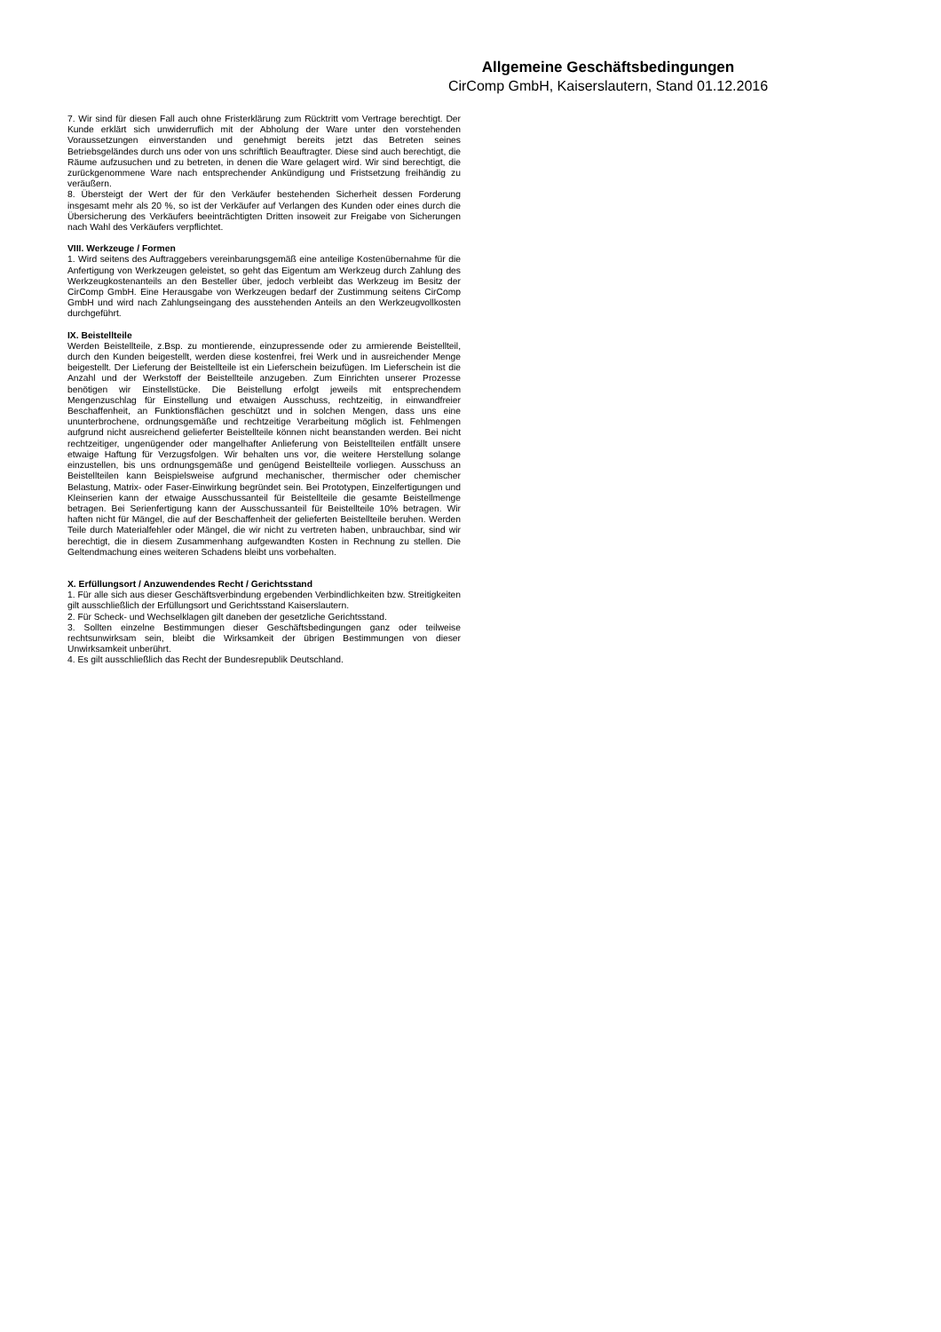Allgemeine Geschäftsbedingungen
CirComp GmbH, Kaiserslautern, Stand 01.12.2016
7. Wir sind für diesen Fall auch ohne Fristerklärung zum Rücktritt vom Vertrage berechtigt. Der Kunde erklärt sich unwiderruflich mit der Abholung der Ware unter den vorstehenden Voraussetzungen einverstanden und genehmigt bereits jetzt das Betreten seines Betriebsgeländes durch uns oder von uns schriftlich Beauftragter. Diese sind auch berechtigt, die Räume aufzusuchen und zu betreten, in denen die Ware gelagert wird. Wir sind berechtigt, die zurückgenommene Ware nach entsprechender Ankündigung und Fristsetzung freihändig zu veräußern.
8. Übersteigt der Wert der für den Verkäufer bestehenden Sicherheit dessen Forderung insgesamt mehr als 20 %, so ist der Verkäufer auf Verlangen des Kunden oder eines durch die Übersicherung des Verkäufers beeinträchtigten Dritten insoweit zur Freigabe von Sicherungen nach Wahl des Verkäufers verpflichtet.
VIII. Werkzeuge / Formen
1. Wird seitens des Auftraggebers vereinbarungsgemäß eine anteilige Kostenübernahme für die Anfertigung von Werkzeugen geleistet, so geht das Eigentum am Werkzeug durch Zahlung des Werkzeugkostenanteils an den Besteller über, jedoch verbleibt das Werkzeug im Besitz der CirComp GmbH. Eine Herausgabe von Werkzeugen bedarf der Zustimmung seitens CirComp GmbH und wird nach Zahlungseingang des ausstehenden Anteils an den Werkzeugvollkosten durchgeführt.
IX. Beistellteile
Werden Beistellteile, z.Bsp. zu montierende, einzupressende oder zu armierende Beistellteil, durch den Kunden beigestellt, werden diese kostenfrei, frei Werk und in ausreichender Menge beigestellt. Der Lieferung der Beistellteile ist ein Lieferschein beizufügen. Im Lieferschein ist die Anzahl und der Werkstoff der Beistellteile anzugeben. Zum Einrichten unserer Prozesse benötigen wir Einstellstücke. Die Beistellung erfolgt jeweils mit entsprechendem Mengenzuschlag für Einstellung und etwaigen Ausschuss, rechtzeitig, in einwandfreier Beschaffenheit, an Funktionsflächen geschützt und in solchen Mengen, dass uns eine ununterbrochene, ordnungsgemäße und rechtzeitige Verarbeitung möglich ist. Fehlmengen aufgrund nicht ausreichend gelieferter Beistellteile können nicht beanstanden werden. Bei nicht rechtzeitiger, ungenügender oder mangelhafter Anlieferung von Beistellteilen entfällt unsere etwaige Haftung für Verzugsfolgen. Wir behalten uns vor, die weitere Herstellung solange einzustellen, bis uns ordnungsgemäße und genügend Beistellteile vorliegen. Ausschuss an Beistellteilen kann Beispielsweise aufgrund mechanischer, thermischer oder chemischer Belastung, Matrix- oder Faser-Einwirkung begründet sein. Bei Prototypen, Einzelfertigungen und Kleinserien kann der etwaige Ausschussanteil für Beistellteile die gesamte Beistellmenge betragen. Bei Serienfertigung kann der Ausschussanteil für Beistellteile 10% betragen. Wir haften nicht für Mängel, die auf der Beschaffenheit der gelieferten Beistellteile beruhen. Werden Teile durch Materialfehler oder Mängel, die wir nicht zu vertreten haben, unbrauchbar, sind wir berechtigt, die in diesem Zusammenhang aufgewandten Kosten in Rechnung zu stellen. Die Geltendmachung eines weiteren Schadens bleibt uns vorbehalten.
X. Erfüllungsort / Anzuwendendes Recht / Gerichtsstand
1. Für alle sich aus dieser Geschäftsverbindung ergebenden Verbindlichkeiten bzw. Streitigkeiten gilt ausschließlich der Erfüllungsort und Gerichtsstand Kaiserslautern.
2. Für Scheck- und Wechselklagen gilt daneben der gesetzliche Gerichtsstand.
3. Sollten einzelne Bestimmungen dieser Geschäftsbedingungen ganz oder teilweise rechtsunwirksam sein, bleibt die Wirksamkeit der übrigen Bestimmungen von dieser Unwirksamkeit unberührt.
4. Es gilt ausschließlich das Recht der Bundesrepublik Deutschland.